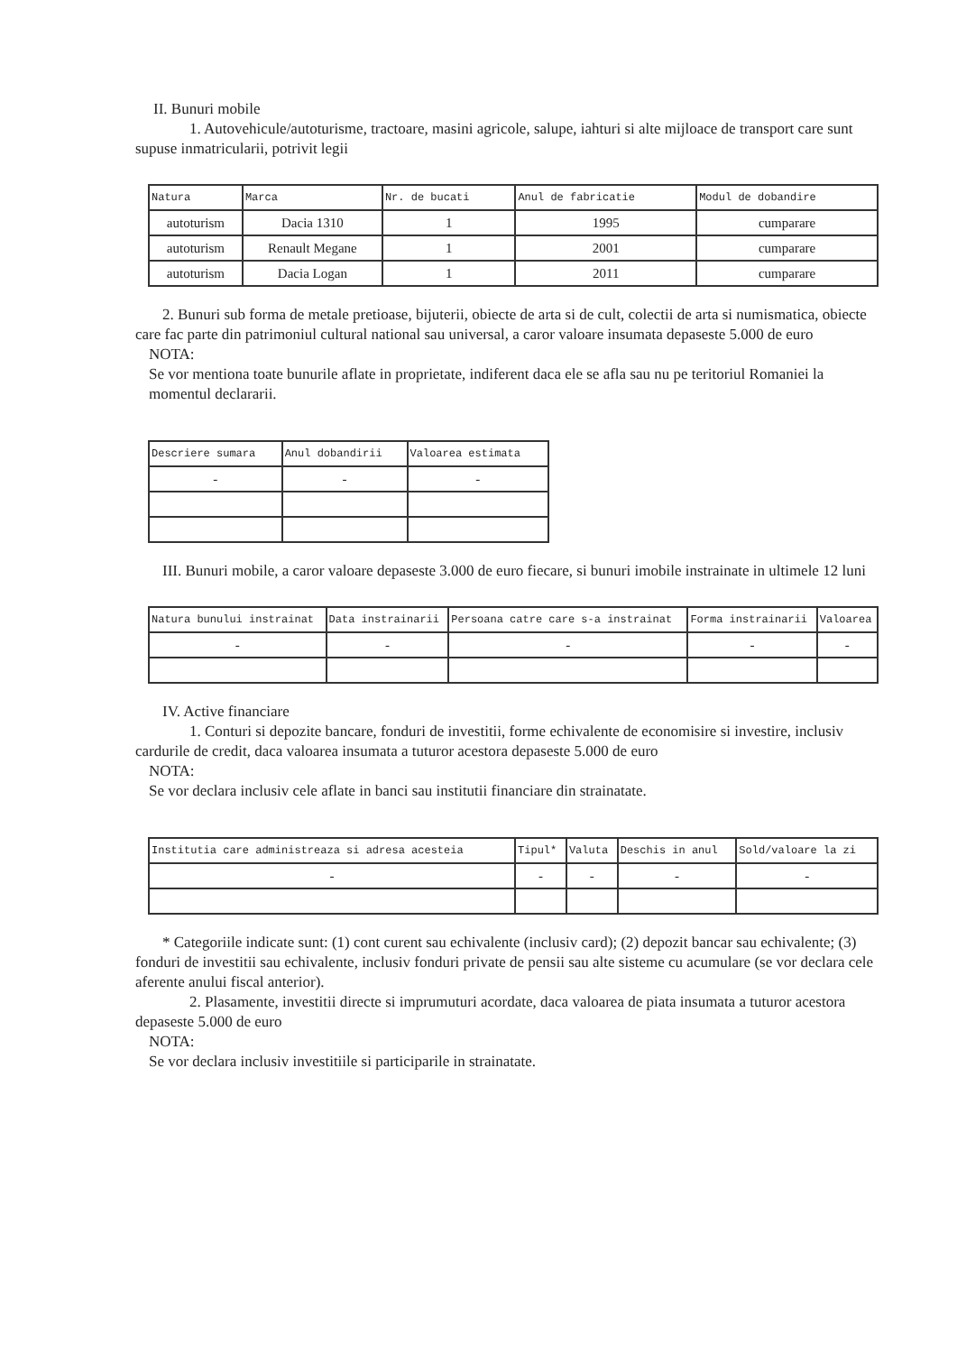II. Bunuri mobile
1. Autovehicule/autoturisme, tractoare, masini agricole, salupe, iahturi si alte mijloace de transport care sunt supuse inmatricularii, potrivit legii
| Natura | Marca | Nr. de bucati | Anul de fabricatie | Modul de dobandire |
| --- | --- | --- | --- | --- |
| autoturism | Dacia 1310 | 1 | 1995 | cumparare |
| autoturism | Renault Megane | 1 | 2001 | cumparare |
| autoturism | Dacia Logan | 1 | 2011 | cumparare |
2. Bunuri sub forma de metale pretioase, bijuterii, obiecte de arta si de cult, colectii de arta si numismatica, obiecte care fac parte din patrimoniul cultural national sau universal, a caror valoare insumata depaseste 5.000 de euro
NOTA:
Se vor mentiona toate bunurile aflate in proprietate, indiferent daca ele se afla sau nu pe teritoriul Romaniei la momentul declararii.
| Descriere sumara | Anul dobandirii | Valoarea estimata |
| --- | --- | --- |
| - | - | - |
III. Bunuri mobile, a caror valoare depaseste 3.000 de euro fiecare, si bunuri imobile instrainate in ultimele 12 luni
| Natura bunului instrainat | Data instrainarii | Persoana catre care s-a instrainat | Forma instrainarii | Valoarea |
| --- | --- | --- | --- | --- |
| - | - | - | - | - |
IV. Active financiare
1. Conturi si depozite bancare, fonduri de investitii, forme echivalente de economisire si investire, inclusiv cardurile de credit, daca valoarea insumata a tuturor acestora depaseste 5.000 de euro
NOTA:
Se vor declara inclusiv cele aflate in banci sau institutii financiare din strainatate.
| Institutia care administreaza si adresa acesteia | Tipul* | Valuta | Deschis in anul | Sold/valoare la zi |
| --- | --- | --- | --- | --- |
| - | - | - | - | - |
* Categoriile indicate sunt: (1) cont curent sau echivalente (inclusiv card); (2) depozit bancar sau echivalente; (3) fonduri de investitii sau echivalente, inclusiv fonduri private de pensii sau alte sisteme cu acumulare (se vor declara cele aferente anului fiscal anterior).
2. Plasamente, investitii directe si imprumuturi acordate, daca valoarea de piata insumata a tuturor acestora depaseste 5.000 de euro
NOTA:
Se vor declara inclusiv investitiile si participarile in strainatate.